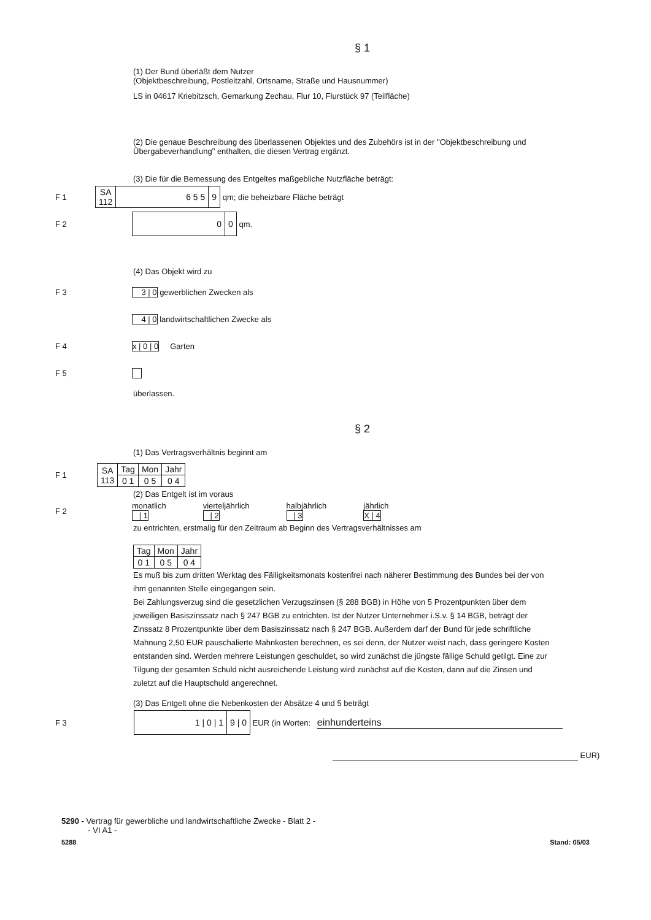§ 1
(1) Der Bund überläßt dem Nutzer
(Objektbeschreibung, Postleitzahl, Ortsname, Straße und Hausnummer)
LS in 04617 Kriebitzsch, Gemarkung Zechau, Flur 10, Flurstück 97 (Teilfläche)
(2) Die genaue Beschreibung des überlassenen Objektes und des Zubehörs ist in der "Objektbeschreibung und Übergabeverhandlung" enthalten, die diesen Vertrag ergänzt.
(3) Die für die Bemessung des Entgeltes maßgebliche Nutzfläche beträgt:
F 1
| SA 112 | 6 5 5 | 9 |
qm; die beheizbare Fläche beträgt
F 2
| 0 | 0 |
qm.
(4) Das Objekt wird zu
F 3 3 | 0 gewerblichen Zwecken als
4 | 0 landwirtschaftlichen Zwecke als
F 4 x | 0 | 0 Garten
F 5
überlassen.
§ 2
(1) Das Vertragsverhältnis beginnt am
F 1
| SA 113 | Tag | Mon | Jahr |
| | 0 1 | 0 5 | 0 4 |
(2) Das Entgelt ist im voraus
F 2 monatlich
| 1 vierteljährlich
| 2 halbjährlich
| 3 jährlich
X | 4
zu entrichten, erstmalig für den Zeitraum ab Beginn des Vertragsverhältnisses am
| Tag | Mon | Jahr |
| 0 1 | 0 5 | 0 4 |
Es muß bis zum dritten Werktag des Fälligkeitsmonats kostenfrei nach näherer Bestimmung des Bundes bei der von ihm genannten Stelle eingegangen sein.
Bei Zahlungsverzug sind die gesetzlichen Verzugszinsen (§ 288 BGB) in Höhe von 5 Prozentpunkten über dem jeweiligen Basiszinssatz nach § 247 BGB zu entrichten. Ist der Nutzer Unternehmer i.S.v. § 14 BGB, beträgt der Zinssatz 8 Prozentpunkte über dem Basiszinssatz nach § 247 BGB. Außerdem darf der Bund für jede schriftliche Mahnung 2,50 EUR pauschalierte Mahnkosten berechnen, es sei denn, der Nutzer weist nach, dass geringere Kosten entstanden sind. Werden mehrere Leistungen geschuldet, so wird zunächst die jüngste fällige Schuld getilgt. Eine zur Tilgung der gesamten Schuld nicht ausreichende Leistung wird zunächst auf die Kosten, dann auf die Zinsen und zuletzt auf die Hauptschuld angerechnet.
(3) Das Entgelt ohne die Nebenkosten der Absätze 4 und 5 beträgt
F 3
| 1 / 0 / 1 | 9 / 0 |
EUR (in Worten: einhunderteins
EUR)
5290 - Vertrag für gewerbliche und landwirtschaftliche Zwecke - Blatt 2 -
- VI A1 -
5288 Stand: 05/03